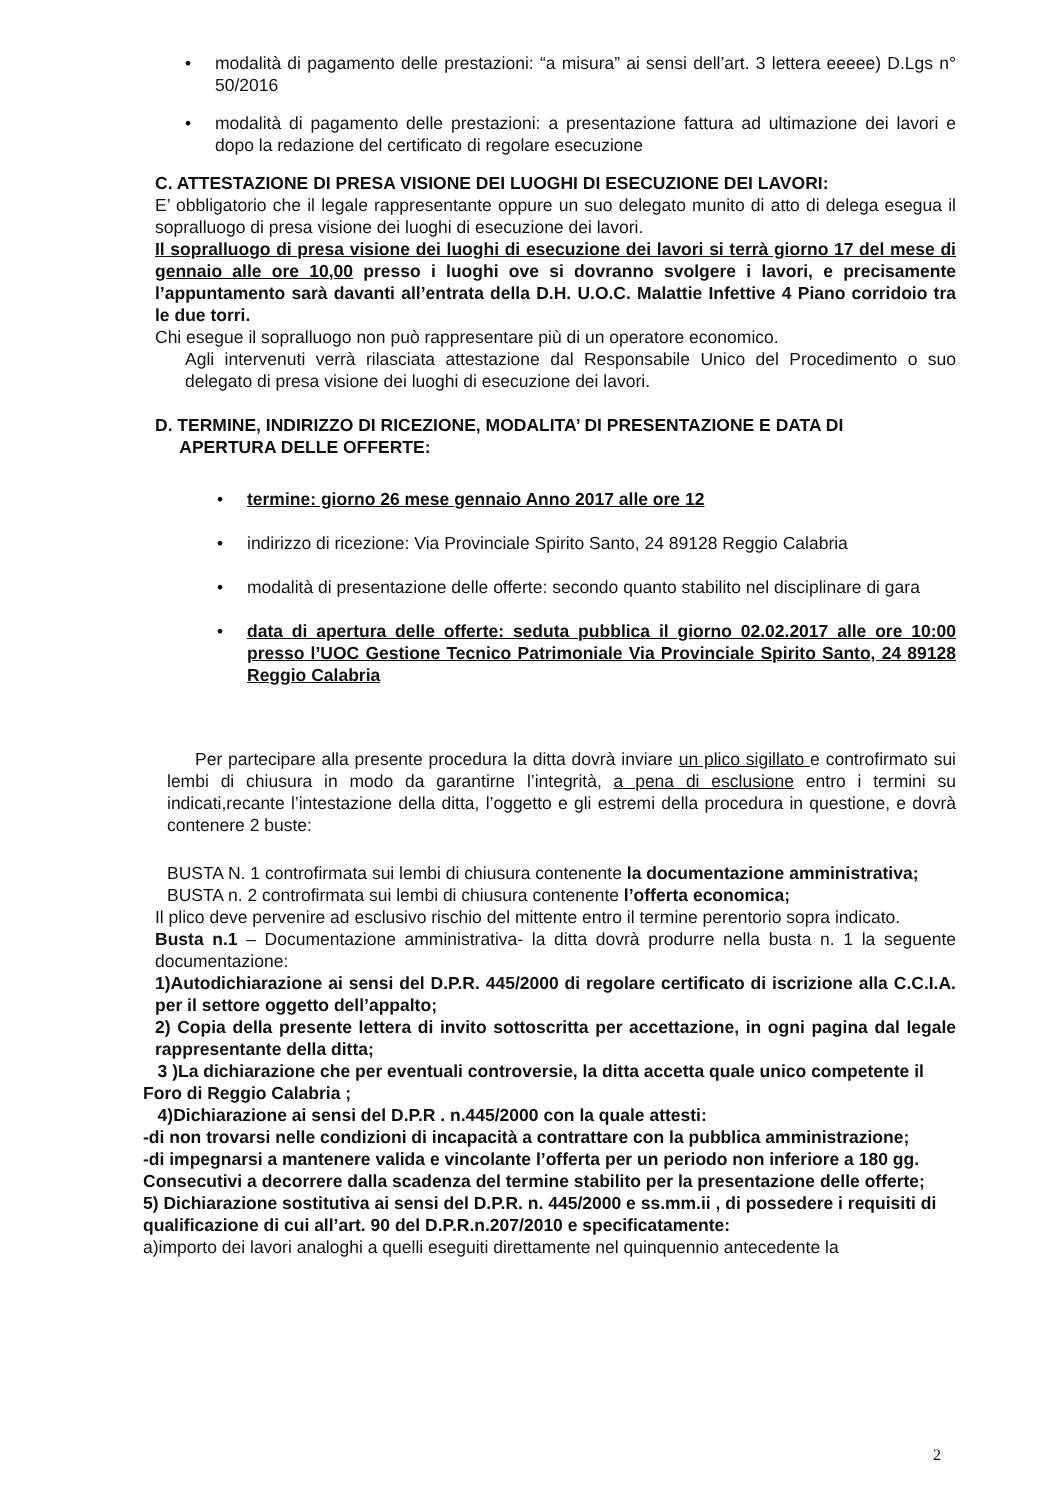• modalità di pagamento delle prestazioni: “a misura” ai sensi dell’art. 3 lettera eeeee) D.Lgs n° 50/2016
• modalità di pagamento delle prestazioni: a presentazione fattura ad ultimazione dei lavori e dopo la redazione del certificato di regolare esecuzione
C. ATTESTAZIONE DI PRESA VISIONE DEI LUOGHI DI ESECUZIONE DEI LAVORI:
E’ obbligatorio che il legale rappresentante oppure un suo delegato munito di atto di delega esegua il sopralluogo di presa visione dei luoghi di esecuzione dei lavori.
Il sopralluogo di presa visione dei luoghi di esecuzione dei lavori si terrà giorno 17 del mese di gennaio alle ore 10,00 presso i luoghi ove si dovranno svolgere i lavori, e precisamente l’appuntamento sarà davanti all’entrata della D.H. U.O.C. Malattie Infettive 4 Piano corridoio tra le due torri.
Chi esegue il sopralluogo non può rappresentare più di un operatore economico.
Agli intervenuti verrà rilasciata attestazione dal Responsabile Unico del Procedimento o suo delegato di presa visione dei luoghi di esecuzione dei lavori.
D. TERMINE, INDIRIZZO DI RICEZIONE, MODALITA’ DI PRESENTAZIONE E DATA DI
APERTURA DELLE OFFERTE:
• termine: giorno 26 mese gennaio Anno 2017 alle ore 12
• indirizzo di ricezione: Via Provinciale Spirito Santo, 24 89128 Reggio Calabria
• modalità di presentazione delle offerte: secondo quanto stabilito nel disciplinare di gara
• data di apertura delle offerte: seduta pubblica il giorno 02.02.2017 alle ore 10:00 presso l’UOC Gestione Tecnico Patrimoniale Via Provinciale Spirito Santo, 24 89128 Reggio Calabria
Per partecipare alla presente procedura la ditta dovrà inviare un plico sigillato e controfirmato sui lembi di chiusura in modo da garantirne l’integrità, a pena di esclusione entro i termini su indicati,recante l’intestazione della ditta, l’oggetto e gli estremi della procedura in questione, e dovrà contenere 2 buste:
BUSTA N. 1 controfirmata sui lembi di chiusura contenente la documentazione amministrativa;
BUSTA n. 2 controfirmata sui lembi di chiusura contenente l’offerta economica;
Il plico deve pervenire ad esclusivo rischio del mittente entro il termine perentorio sopra indicato.
Busta n.1 – Documentazione amministrativa- la ditta dovrà produrre nella busta n. 1 la seguente documentazione:
1)Autodichiarazione ai sensi del D.P.R. 445/2000 di regolare certificato di iscrizione alla C.C.I.A. per il settore oggetto dell’appalto;
2) Copia della presente lettera di invito sottoscritta per accettazione, in ogni pagina dal legale rappresentante della ditta;
3 )La dichiarazione che per eventuali controversie, la ditta accetta quale unico competente il Foro di Reggio Calabria ;
4)Dichiarazione ai sensi del D.P.R . n.445/2000 con la quale attesti:
-di non trovarsi nelle condizioni di incapacità a contrattare con la pubblica amministrazione;
-di impegnarsi a mantenere valida e vincolante l’offerta per un periodo non inferiore a 180 gg. Consecutivi a decorrere dalla scadenza del termine stabilito per la presentazione delle offerte;
5) Dichiarazione sostitutiva ai sensi del D.P.R. n. 445/2000 e ss.mm.ii , di possedere i requisiti di qualificazione di cui all’art. 90 del D.P.R.n.207/2010 e specificatamente:
a)importo dei lavori analoghi a quelli eseguiti direttamente nel quinquennio antecedente la
2